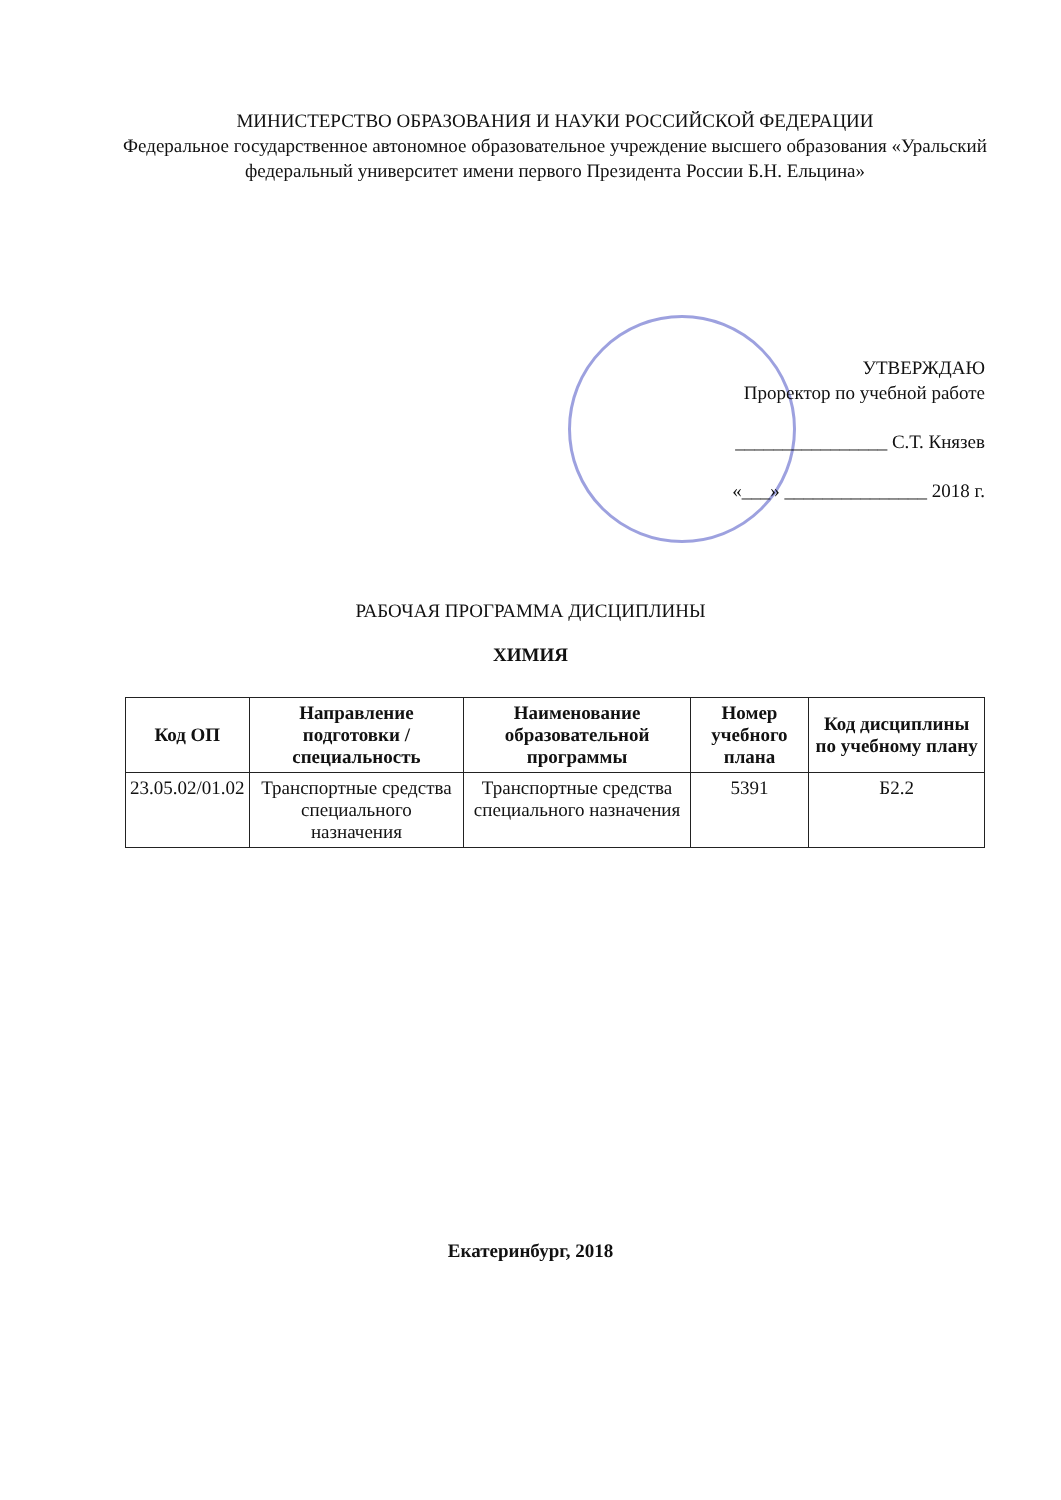МИНИСТЕРСТВО ОБРАЗОВАНИЯ И НАУКИ РОССИЙСКОЙ ФЕДЕРАЦИИ
Федеральное государственное автономное образовательное учреждение высшего образования «Уральский федеральный университет имени первого Президента России Б.Н. Ельцина»
УТВЕРЖДАЮ
Проректор по учебной работе
________________ С.Т. Князев
«___» _______________ 2018 г.
РАБОЧАЯ ПРОГРАММА ДИСЦИПЛИНЫ
ХИМИЯ
| Код ОП | Направление подготовки / специальность | Наименование образовательной программы | Номер учебного плана | Код дисциплины по учебному плану |
| --- | --- | --- | --- | --- |
| 23.05.02/01.02 | Транспортные средства специального назначения | Транспортные средства специального назначения | 5391 | Б2.2 |
Екатеринбург, 2018